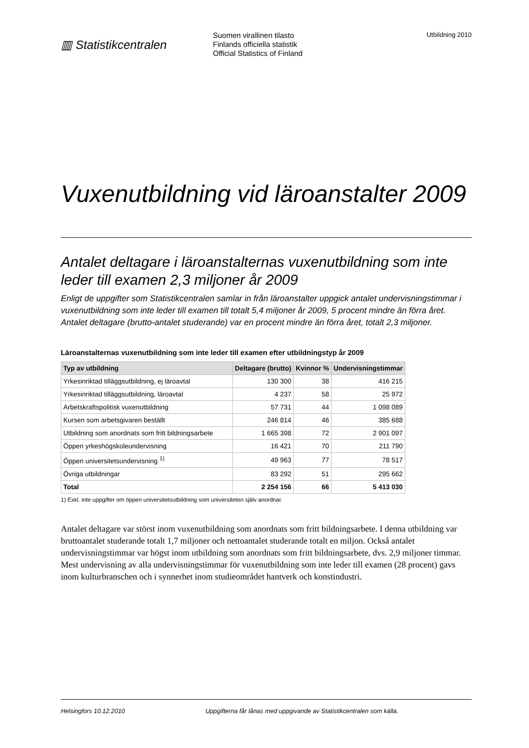▥ Statistikcentralen
Suomen virallinen tilasto
Finlands officiella statistik
Official Statistics of Finland
Utbildning 2010
Vuxenutbildning vid läroanstalter 2009
Antalet deltagare i läroanstalternas vuxenutbildning som inte leder till examen 2,3 miljoner år 2009
Enligt de uppgifter som Statistikcentralen samlar in från läroanstalter uppgick antalet undervisningstimmar i vuxenutbildning som inte leder till examen till totalt 5,4 miljoner år 2009, 5 procent mindre än förra året. Antalet deltagare (brutto-antalet studerande) var en procent mindre än förra året, totalt 2,3 miljoner.
Läroanstalternas vuxenutbildning som inte leder till examen efter utbildningstyp år 2009
| Typ av utbildning | Deltagare (brutto) | Kvinnor % | Undervisningstimmar |
| --- | --- | --- | --- |
| Yrkesinriktad tilläggsutbildning, ej läroavtal | 130 300 | 38 | 416 215 |
| Yrkesinriktad tilläggsutbildning, läroavtal | 4 237 | 58 | 25 972 |
| Arbetskraftspolitisk vuxenutbildning | 57 731 | 44 | 1 098 089 |
| Kursen som arbetsgivaren beställt | 246 814 | 46 | 385 688 |
| Utbildning som anordnats som fritt bildningsarbete | 1 665 398 | 72 | 2 901 097 |
| Öppen yrkeshögskoleundervisning | 16 421 | 70 | 211 790 |
| Öppen universitetsundervisning <sup>1)</sup> | 49 963 | 77 | 78 517 |
| Övriga utbildningar | 83 292 | 51 | 295 662 |
| Total | 2 254 156 | 66 | 5 413 030 |
1) Exkl. inte uppgifter om öppen universitetsutbildning som universiteten själv anordnar.
Antalet deltagare var störst inom vuxenutbildning som anordnats som fritt bildningsarbete. I denna utbildning var bruttoantalet studerande totalt 1,7 miljoner och nettoantalet studerande totalt en miljon. Också antalet undervisningstimmar var högst inom utbildning som anordnats som fritt bildningsarbete, dvs. 2,9 miljoner timmar. Mest undervisning av alla undervisningstimmar för vuxenutbildning som inte leder till examen (28 procent) gavs inom kulturbranschen och i synnerhet inom studieområdet hantverk och konstindustri.
Helsingfors 10.12.2010 Uppgifterna får lånas med uppgivande av Statistikcentralen som källa.